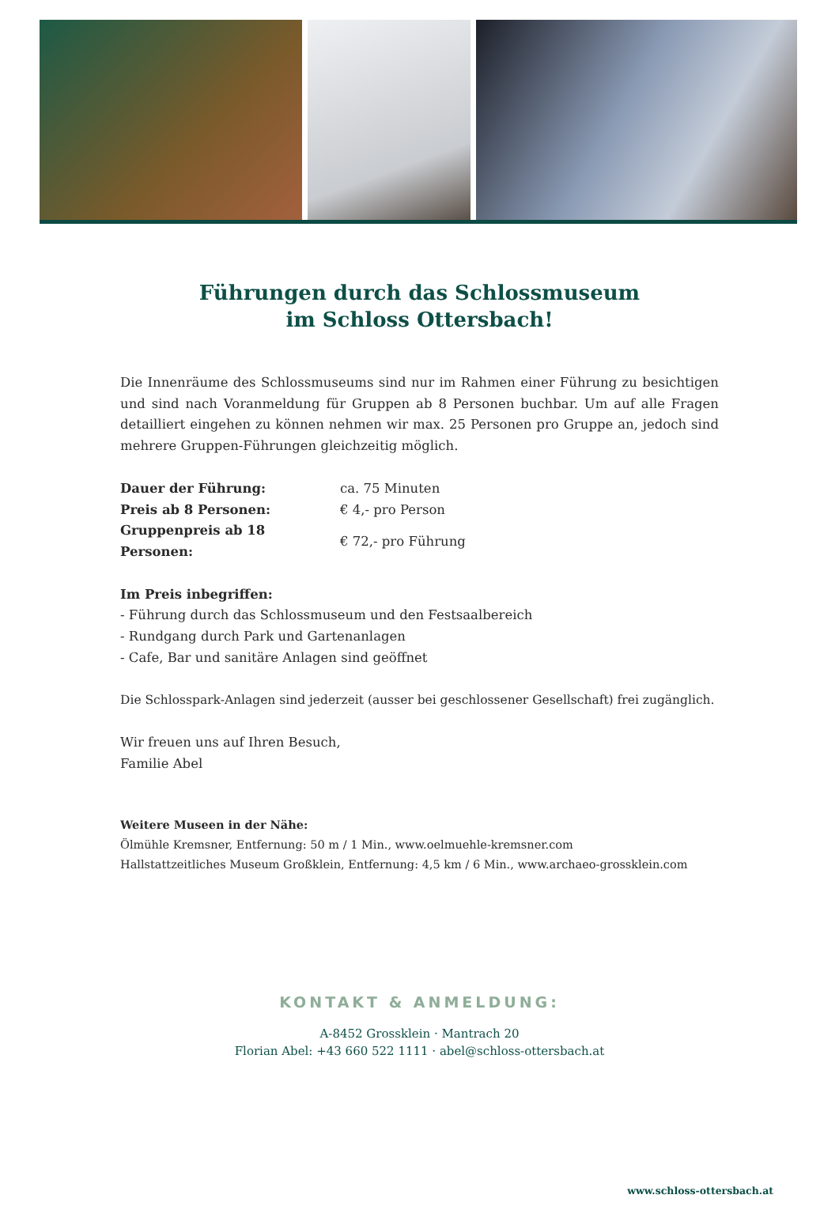Führungen durch das Schlossmuseum
im Schloss Ottersbach!
Die Innenräume des Schlossmuseums sind nur im Rahmen einer Führung zu besichtigen und sind nach Voranmeldung für Gruppen ab 8 Personen buchbar. Um auf alle Fragen detailliert eingehen zu können nehmen wir max. 25 Personen pro Gruppe an, jedoch sind mehrere Gruppen-Führungen gleichzeitig möglich.
| Dauer der Führung: | ca. 75 Minuten |
| Preis ab 8 Personen: | € 4,- pro Person |
| Gruppenpreis ab 18 Personen: | € 72,- pro Führung |
Im Preis inbegriffen:
- Führung durch das Schlossmuseum und den Festsaalbereich
- Rundgang durch Park und Gartenanlagen
- Cafe, Bar und sanitäre Anlagen sind geöffnet
Die Schlosspark-Anlagen sind jederzeit (ausser bei geschlossener Gesellschaft) frei zugänglich.
Wir freuen uns auf Ihren Besuch,
Familie Abel
Weitere Museen in der Nähe:
Ölmühle Kremsner, Entfernung: 50 m / 1 Min., www.oelmuehle-kremsner.com
Hallstattzeitliches Museum Großklein, Entfernung: 4,5 km / 6 Min., www.archaeo-grossklein.com
KONTAKT & ANMELDUNG:
A-8452 Grossklein · Mantrach 20
Florian Abel: +43 660 522 1111 · abel@schloss-ottersbach.at
www.schloss-ottersbach.at